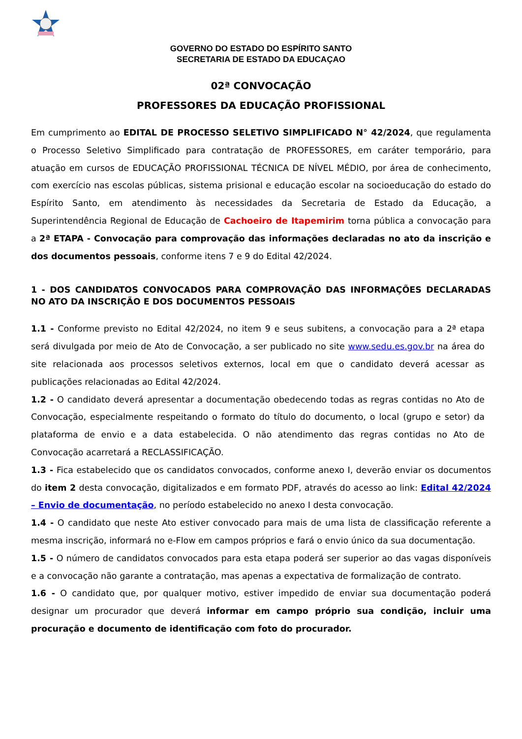GOVERNO DO ESTADO DO ESPÍRITO SANTO
SECRETARIA DE ESTADO DA EDUCAÇAO
02ª CONVOCAÇÃO
PROFESSORES DA EDUCAÇÃO PROFISSIONAL
Em cumprimento ao EDITAL DE PROCESSO SELETIVO SIMPLIFICADO N° 42/2024, que regulamenta o Processo Seletivo Simplificado para contratação de PROFESSORES, em caráter temporário, para atuação em cursos de EDUCAÇÃO PROFISSIONAL TÉCNICA DE NÍVEL MÉDIO, por área de conhecimento, com exercício nas escolas públicas, sistema prisional e educação escolar na socioeducação do estado do Espírito Santo, em atendimento às necessidades da Secretaria de Estado da Educação, a Superintendência Regional de Educação de Cachoeiro de Itapemirim torna pública a convocação para a 2ª ETAPA - Convocação para comprovação das informações declaradas no ato da inscrição e dos documentos pessoais, conforme itens 7 e 9 do Edital 42/2024.
1 - DOS CANDIDATOS CONVOCADOS PARA COMPROVAÇÃO DAS INFORMAÇÕES DECLARADAS NO ATO DA INSCRIÇÃO E DOS DOCUMENTOS PESSOAIS
1.1 - Conforme previsto no Edital 42/2024, no item 9 e seus subitens, a convocação para a 2ª etapa será divulgada por meio de Ato de Convocação, a ser publicado no site www.sedu.es.gov.br na área do site relacionada aos processos seletivos externos, local em que o candidato deverá acessar as publicações relacionadas ao Edital 42/2024.
1.2 - O candidato deverá apresentar a documentação obedecendo todas as regras contidas no Ato de Convocação, especialmente respeitando o formato do título do documento, o local (grupo e setor) da plataforma de envio e a data estabelecida. O não atendimento das regras contidas no Ato de Convocação acarretará a RECLASSIFICAÇÃO.
1.3 - Fica estabelecido que os candidatos convocados, conforme anexo I, deverão enviar os documentos do item 2 desta convocação, digitalizados e em formato PDF, através do acesso ao link: Edital 42/2024 – Envio de documentação, no período estabelecido no anexo I desta convocação.
1.4 - O candidato que neste Ato estiver convocado para mais de uma lista de classificação referente a mesma inscrição, informará no e-Flow em campos próprios e fará o envio único da sua documentação.
1.5 - O número de candidatos convocados para esta etapa poderá ser superior ao das vagas disponíveis e a convocação não garante a contratação, mas apenas a expectativa de formalização de contrato.
1.6 - O candidato que, por qualquer motivo, estiver impedido de enviar sua documentação poderá designar um procurador que deverá informar em campo próprio sua condição, incluir uma procuração e documento de identificação com foto do procurador.